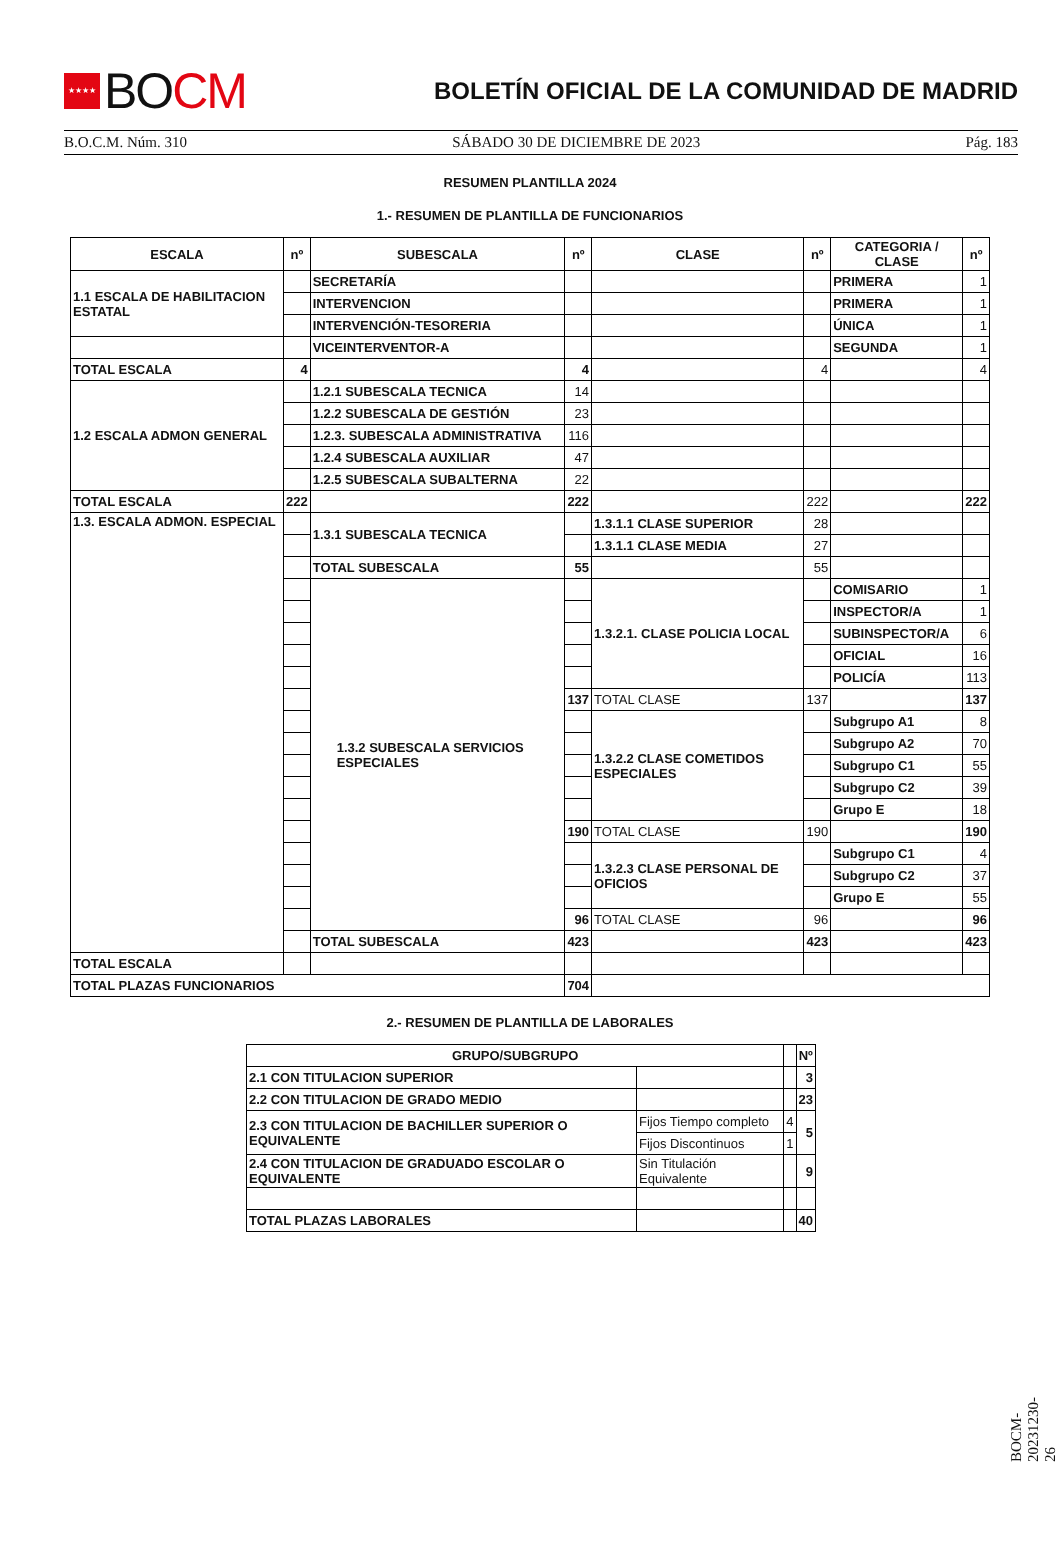★★★★
BO CM
BOLETÍN OFICIAL DE LA COMUNIDAD DE MADRID
B.O.C.M. Núm. 310 SÁBADO 30 DE DICIEMBRE DE 2023 Pág. 183
RESUMEN PLANTILLA 2024
1.- RESUMEN DE PLANTILLA DE FUNCIONARIOS
| ESCALA | nº | SUBESCALA | nº | CLASE | nº | CATEGORIA / CLASE | nº |
| --- | --- | --- | --- | --- | --- | --- | --- |
| 1.1 ESCALA DE HABILITACION ESTATAL | | SECRETARÍA | | | | PRIMERA | 1 |
| | | INTERVENCION | | | | PRIMERA | 1 |
| | | INTERVENCIÓN-TESORERIA | | | | ÚNICA | 1 |
| | | VICEINTERVENTOR-A | | | | SEGUNDA | 1 |
| TOTAL ESCALA | 4 | | 4 | | 4 | | 4 |
| 1.2 ESCALA ADMON GENERAL | | 1.2.1 SUBESCALA TECNICA | 14 | | | | |
| | | 1.2.2 SUBESCALA DE GESTIÓN | 23 | | | | |
| | | 1.2.3. SUBESCALA ADMINISTRATIVA | 116 | | | | |
| | | 1.2.4 SUBESCALA AUXILIAR | 47 | | | | |
| | | 1.2.5 SUBESCALA SUBALTERNA | 22 | | | | |
| TOTAL ESCALA | 222 | | 222 | | 222 | | 222 |
| 1.3. ESCALA ADMON. ESPECIAL | | 1.3.1 SUBESCALA TECNICA | | 1.3.1.1 CLASE SUPERIOR | 28 | | |
| | | | | 1.3.1.1 CLASE MEDIA | 27 | | |
| | | TOTAL SUBESCALA | 55 | | 55 | | |
| | | 1.3.2 SUBESCALA SERVICIOS ESPECIALES | | 1.3.2.1. CLASE POLICIA LOCAL | | COMISARIO | 1 |
| | | | | | | INSPECTOR/A | 1 |
| | | | | | | SUBINSPECTOR/A | 6 |
| | | | | | | OFICIAL | 16 |
| | | | | | | POLICÍA | 113 |
| | | | 137 | TOTAL CLASE | 137 | | 137 |
| | | | | 1.3.2.2 CLASE COMETIDOS ESPECIALES | | Subgrupo A1 | 8 |
| | | | | | | Subgrupo A2 | 70 |
| | | | | | | Subgrupo C1 | 55 |
| | | | | | | Subgrupo C2 | 39 |
| | | | | | | Grupo E | 18 |
| | | | 190 | TOTAL CLASE | 190 | | 190 |
| | | | | 1.3.2.3 CLASE PERSONAL DE OFICIOS | | Subgrupo C1 | 4 |
| | | | | | | Subgrupo C2 | 37 |
| | | | | | | Grupo E | 55 |
| | | | 96 | TOTAL CLASE | 96 | | 96 |
| | | TOTAL SUBESCALA | 423 | | 423 | | 423 |
| TOTAL ESCALA | | | | | | | |
| TOTAL PLAZAS FUNCIONARIOS | | | 704 | | | | |
2.- RESUMEN DE PLANTILLA DE LABORALES
| GRUPO/SUBGRUPO | | | Nº |
| --- | --- | --- | --- |
| 2.1 CON TITULACION SUPERIOR | | | 3 |
| 2.2 CON TITULACION DE GRADO MEDIO | | | 23 |
| 2.3 CON TITULACION DE BACHILLER SUPERIOR O EQUIVALENTE | Fijos Tiempo completo | 4 | 5 |
| | Fijos Discontinuos | 1 | |
| 2.4 CON TITULACION DE GRADUADO ESCOLAR O EQUIVALENTE | Sin Titulación Equivalente | | 9 |
| TOTAL PLAZAS LABORALES | | | 40 |
BOCM-20231230-26